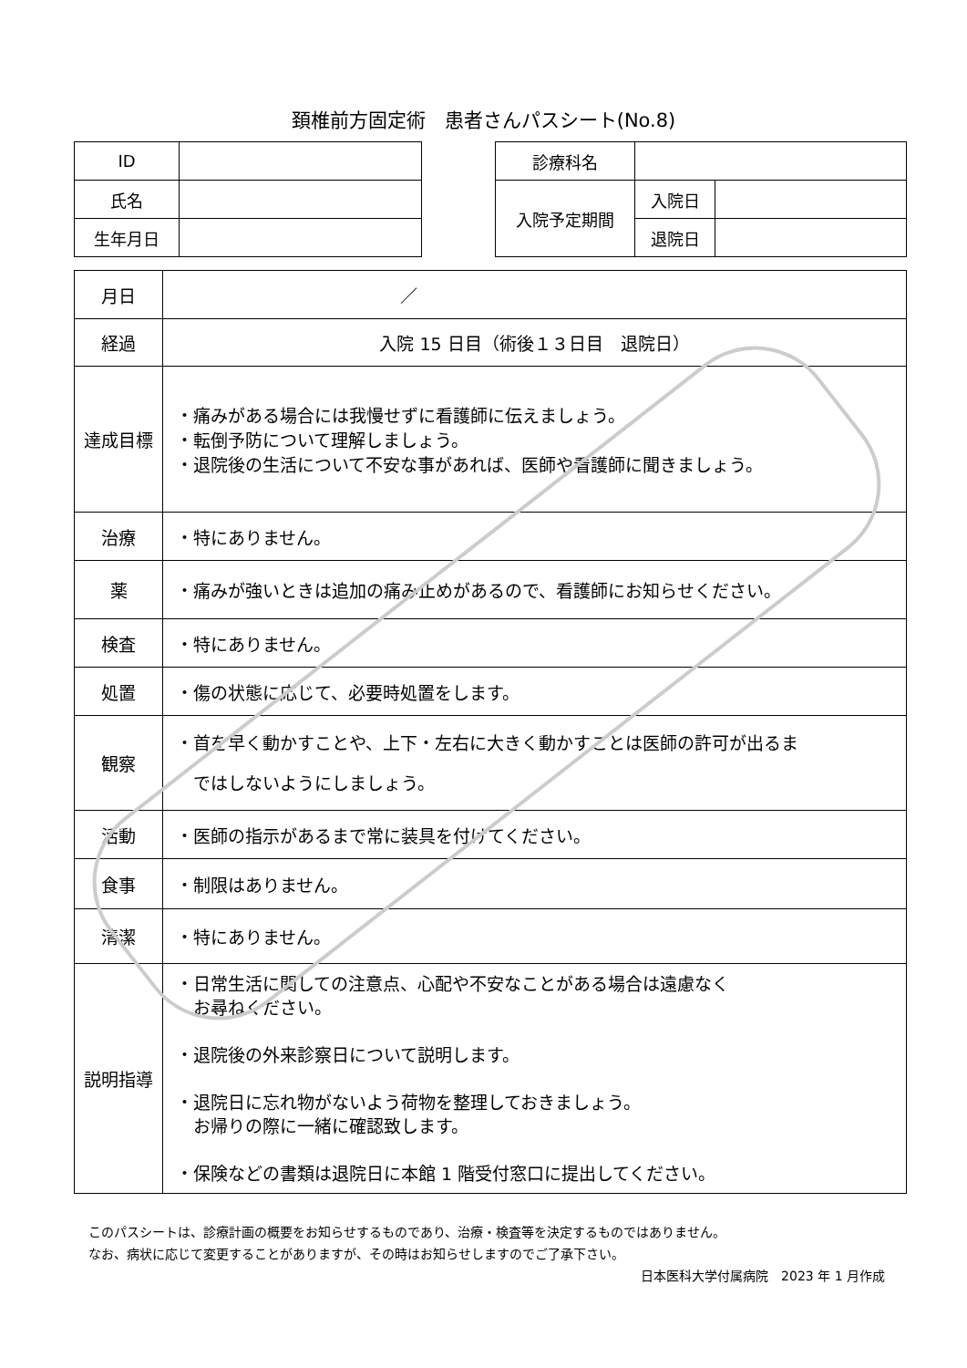頚椎前方固定術　患者さんパスシート(No.8)
| ID | |
| 氏名 | |
| 生年月日 | |
| 診療科名 | | |
| 入院予定期間 | 入院日 | |
| | 退院日 | |
| 月日 | ／ |
| 経過 | 入院 15 日目（術後１３日目 退院日） |
| 達成目標 | ・痛みがある場合には我慢せずに看護師に伝えましょう。 ・転倒予防について理解しましょう。 ・退院後の生活について不安な事があれば、医師や看護師に聞きましょう。 |
| 治療 | ・特にありません。 |
| 薬 | ・痛みが強いときは追加の痛み止めがあるので、看護師にお知らせください。 |
| 検査 | ・特にありません。 |
| 処置 | ・傷の状態に応じて、必要時処置をします。 |
| 観察 | ・首を早く動かすことや、上下・左右に大きく動かすことは医師の許可が出るま ではしないようにしましょう。 |
| 活動 | ・医師の指示があるまで常に装具を付けてください。 |
| 食事 | ・制限はありません。 |
| 清潔 | ・特にありません。 |
| 説明指導 | ・日常生活に関しての注意点、心配や不安なことがある場合は遠慮なく お尋ねください。 ・退院後の外来診察日について説明します。 ・退院日に忘れ物がないよう荷物を整理しておきましょう。 お帰りの際に一緒に確認致します。 ・保険などの書類は退院日に本館 1 階受付窓口に提出してください。 |
このパスシートは、診療計画の概要をお知らせするものであり、治療・検査等を決定するものではありません。
なお、病状に応じて変更することがありますが、その時はお知らせしますのでご了承下さい。
日本医科大学付属病院　2023 年 1 月作成